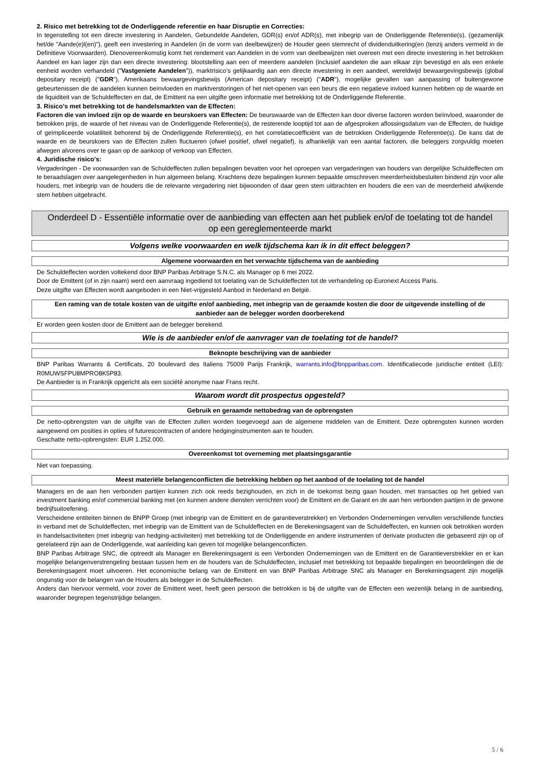2. Risico met betrekking tot de Onderliggende referentie en haar Disruptie en Correcties:
In tegenstelling tot een directe investering in Aandelen, Gebundelde Aandelen, GDR(s) en/of ADR(s), met inbegrip van de Onderliggende Referentie(s), (gezamenlijk het/de "Aande(e)l(en)"), geeft een investering in Aandelen (in de vorm van deelbewijzen) de Houder geen stemrecht of dividenduitkering(en (tenzij anders vermeld in de Definitieve Voorwaarden). Dienovereenkomstig komt het rendement van Aandelen in de vorm van deelbewijzen niet overeen met een directe investering in het betrokken Aandeel en kan lager zijn dan een directe investering: blootstelling aan een of meerdere aandelen (inclusief aandelen die aan elkaar zijn bevestigd en als een enkele eenheid worden verhandeld ("Vastgeniete Aandelen")), marktrisico's gelijkaardig aan een directe investering in een aandeel, wereldwijd bewaargevingsbewijs (global depositary receipt) ("GDR"), Amerikaans bewaargevingsbewijs (American depositary receipt) ("ADR"), mogelijke gevallen van aanpassing of buitengewone gebeurtenissen die de aandelen kunnen beïnvloeden en marktverstoringen of het niet-openen van een beurs die een negatieve invloed kunnen hebben op de waarde en de liquiditeit van de Schuldeffecten en dat, de Emittent na een uitgifte geen informatie met betrekking tot de Onderliggende Referentie.
3. Risico's met betrekking tot de handelsmarkten van de Effecten:
Factoren die van invloed zijn op de waarde en beurskoers van Effecten: De beurswaarde van de Effecten kan door diverse factoren worden beïnvloed, waaronder de betrokken prijs, de waarde of het niveau van de Onderliggende Referentie(s), de resterende looptijd tot aan de afgesproken aflossingsdatum van de Effecten, de huidige of geïmpliceerde volatiliteit behorend bij de Onderliggende Referentie(s), en het correlatiecoëfficiënt van de betrokken Onderliggende Referentie(s). De kans dat de waarde en de beurskoers van de Effecten zullen fluctueren (ofwel positief, ofwel negatief), is afhankelijk van een aantal factoren, die beleggers zorgvuldig moeten afwegen alvorens over te gaan op de aankoop of verkoop van Effecten.
4. Juridische risico's:
Vergaderingen - De voorwaarden van de Schuldeffecten zullen bepalingen bevatten voor het oproepen van vergaderingen van houders van dergelijke Schuldeffecten om te beraadslagen over aangelegenheden in hun algemeen belang. Krachtens deze bepalingen kunnen bepaalde omschreven meerderheidsbesluiten bindend zijn voor alle houders, met inbegrip van de houders die de relevante vergadering niet bijwoonden of daar geen stem uitbrachten en houders die een van de meerderheid afwijkende stem hebben uitgebracht.
Onderdeel D - Essentiële informatie over de aanbieding van effecten aan het publiek en/of de toelating tot de handel op een gereglementeerde markt
Volgens welke voorwaarden en welk tijdschema kan ik in dit effect beleggen?
Algemene voorwaarden en het verwachte tijdschema van de aanbieding
De Schuldeffecten worden voltekend door BNP Paribas Arbitrage S.N.C. als Manager op 6 mei 2022.
Door de Emittent (of in zijn naam) werd een aanvraag ingediend tot toelating van de Schuldeffecten tot de verhandeling op Euronext Access Paris.
Deze uitgifte van Effecten wordt aangeboden in een Niet-vrijgesteld Aanbod in Nederland en België.
Een raming van de totale kosten van de uitgifte en/of aanbieding, met inbegrip van de geraamde kosten die door de uitgevende instelling of de aanbieder aan de belegger worden doorberekend
Er worden geen kosten door de Emittent aan de belegger berekend.
Wie is de aanbieder en/of de aanvrager van de toelating tot de handel?
Beknopte beschrijving van de aanbieder
BNP Paribas Warrants & Certificats, 20 boulevard des Italiens 75009 Parijs Frankrijk, warrants.info@bnpparibas.com. Identificatiecode juridische entiteit (LEI): R0MUWSFPU8MPRO8K5P83.
De Aanbieder is in Frankrijk opgericht als een société anonyme naar Frans recht.
Waarom wordt dit prospectus opgesteld?
Gebruik en geraamde nettobedrag van de opbrengsten
De netto-opbrengsten van de uitgifte van de Effecten zullen worden toegevoegd aan de algemene middelen van de Emittent. Deze opbrengsten kunnen worden aangewend om posities in opties of futurescontracten of andere hedginginstrumenten aan te houden.
Geschatte netto-opbrengsten: EUR 1.252.000.
Overeenkomst tot overneming met plaatsingsgarantie
Niet van toepassing.
Meest materiële belangenconflicten die betrekking hebben op het aanbod of de toelating tot de handel
Managers en de aan hen verbonden partijen kunnen zich ook reeds bezighouden, en zich in de toekomst bezig gaan houden, met transacties op het gebied van investment banking en/of commercial banking met (en kunnen andere diensten verrichten voor) de Emittent en de Garant en de aan hen verbonden partijen in de gewone bedrijfsuitoefening.
Verscheidene entiteiten binnen de BNPP Groep (met inbegrip van de Emittent en de garantieverstrekker) en Verbonden Ondernemingen vervullen verschillende functies in verband met de Schuldeffecten, met inbegrip van de Emittent van de Schuldeffecten en de Berekeningsagent van de Schuldeffecten, en kunnen ook betrokken worden in handelsactiviteiten (met inbegrip van hedging-activiteiten) met betrekking tot de Onderliggende en andere instrumenten of derivate producten die gebaseerd zijn op of gerelateerd zijn aan de Onderliggende, wat aanleiding kan geven tot mogelijke belangenconflicten.
BNP Paribas Arbitrage SNC, die optreedt als Manager en Berekeningsagent is een Verbonden Ondernemingen van de Emittent en de Garantieverstrekker en er kan mogelijke belangenverstrengeling bestaan tussen hem en de houders van de Schuldeffecten, inclusief met betrekking tot bepaalde bepalingen en beoordelingen die de Berekeningsagent moet uitvoeren. Het economische belang van de Emittent en van BNP Paribas Arbitrage SNC als Manager en Berekeningsagent zijn mogelijk ongunstig voor de belangen van de Houders als belegger in de Schuldeffecten.
Anders dan hiervoor vermeld, voor zover de Emittent weet, heeft geen persoon die betrokken is bij de uitgifte van de Effecten een wezenlijk belang in de aanbieding, waaronder begrepen tegenstrijdige belangen.
5 / 6